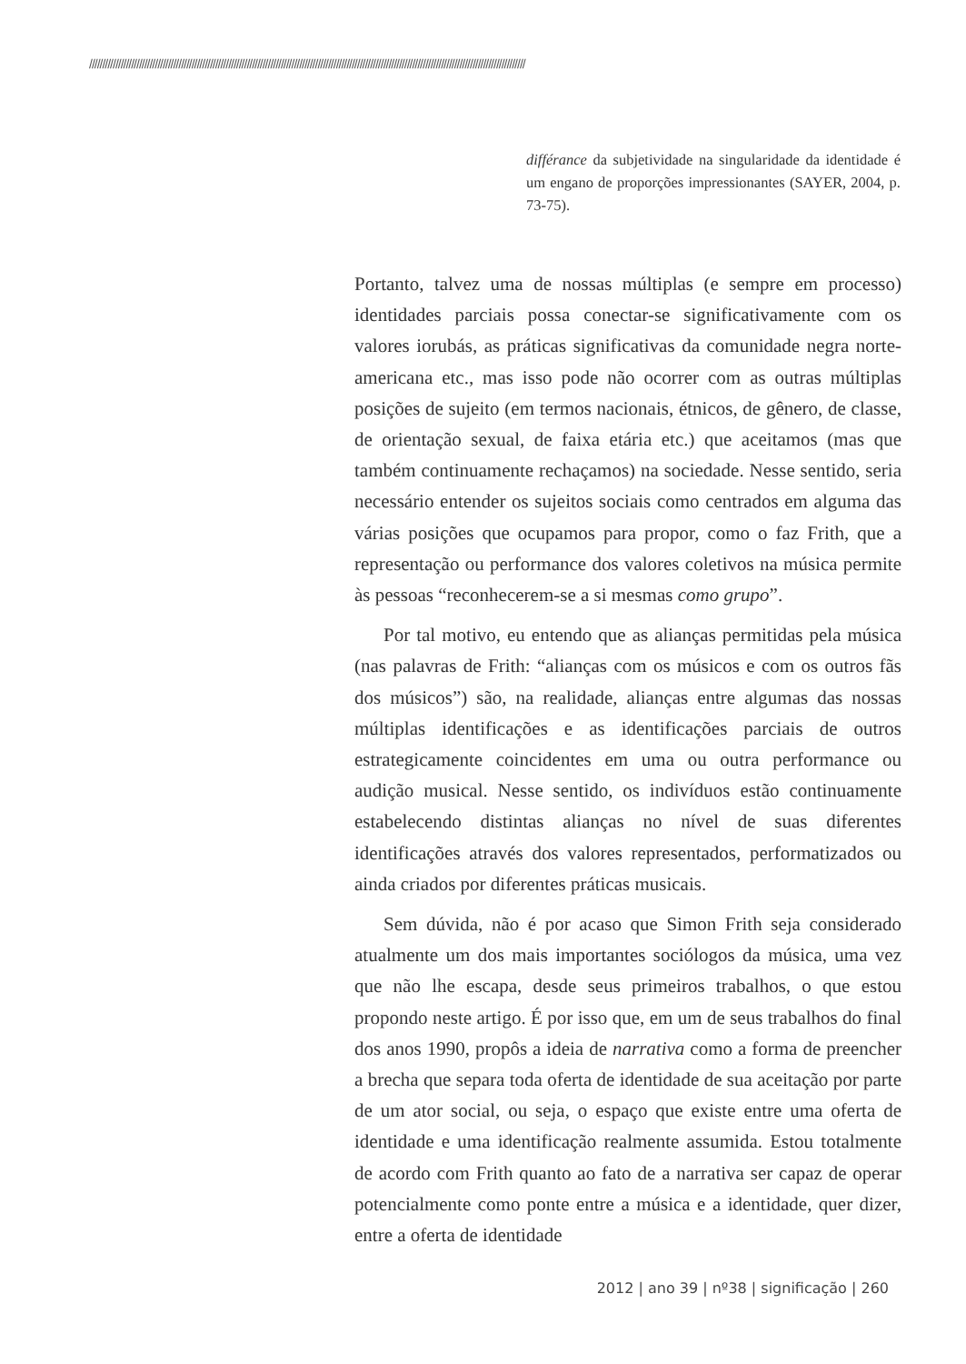//////////////////////////////////////////////////////////////////////////////////////////////////////////////////////////////////////////////////////////////////////
différance da subjetividade na singularidade da identidade é um engano de proporções impressionantes (SAYER, 2004, p. 73-75).
Portanto, talvez uma de nossas múltiplas (e sempre em processo) identidades parciais possa conectar-se significativamente com os valores iorubás, as práticas significativas da comunidade negra norte-americana etc., mas isso pode não ocorrer com as outras múltiplas posições de sujeito (em termos nacionais, étnicos, de gênero, de classe, de orientação sexual, de faixa etária etc.) que aceitamos (mas que também continuamente rechaçamos) na sociedade. Nesse sentido, seria necessário entender os sujeitos sociais como centrados em alguma das várias posições que ocupamos para propor, como o faz Frith, que a representação ou performance dos valores coletivos na música permite às pessoas “reconhecerem-se a si mesmas como grupo”.
Por tal motivo, eu entendo que as alianças permitidas pela música (nas palavras de Frith: “alianças com os músicos e com os outros fãs dos músicos”) são, na realidade, alianças entre algumas das nossas múltiplas identificações e as identificações parciais de outros estrategicamente coincidentes em uma ou outra performance ou audição musical. Nesse sentido, os indivíduos estão continuamente estabelecendo distintas alianças no nível de suas diferentes identificações através dos valores representados, performatizados ou ainda criados por diferentes práticas musicais.
Sem dúvida, não é por acaso que Simon Frith seja considerado atualmente um dos mais importantes sociólogos da música, uma vez que não lhe escapa, desde seus primeiros trabalhos, o que estou propondo neste artigo. É por isso que, em um de seus trabalhos do final dos anos 1990, propôs a ideia de narrativa como a forma de preencher a brecha que separa toda oferta de identidade de sua aceitação por parte de um ator social, ou seja, o espaço que existe entre uma oferta de identidade e uma identificação realmente assumida. Estou totalmente de acordo com Frith quanto ao fato de a narrativa ser capaz de operar potencialmente como ponte entre a música e a identidade, quer dizer, entre a oferta de identidade
2012 | ano 39 | nº38 | significação | 260